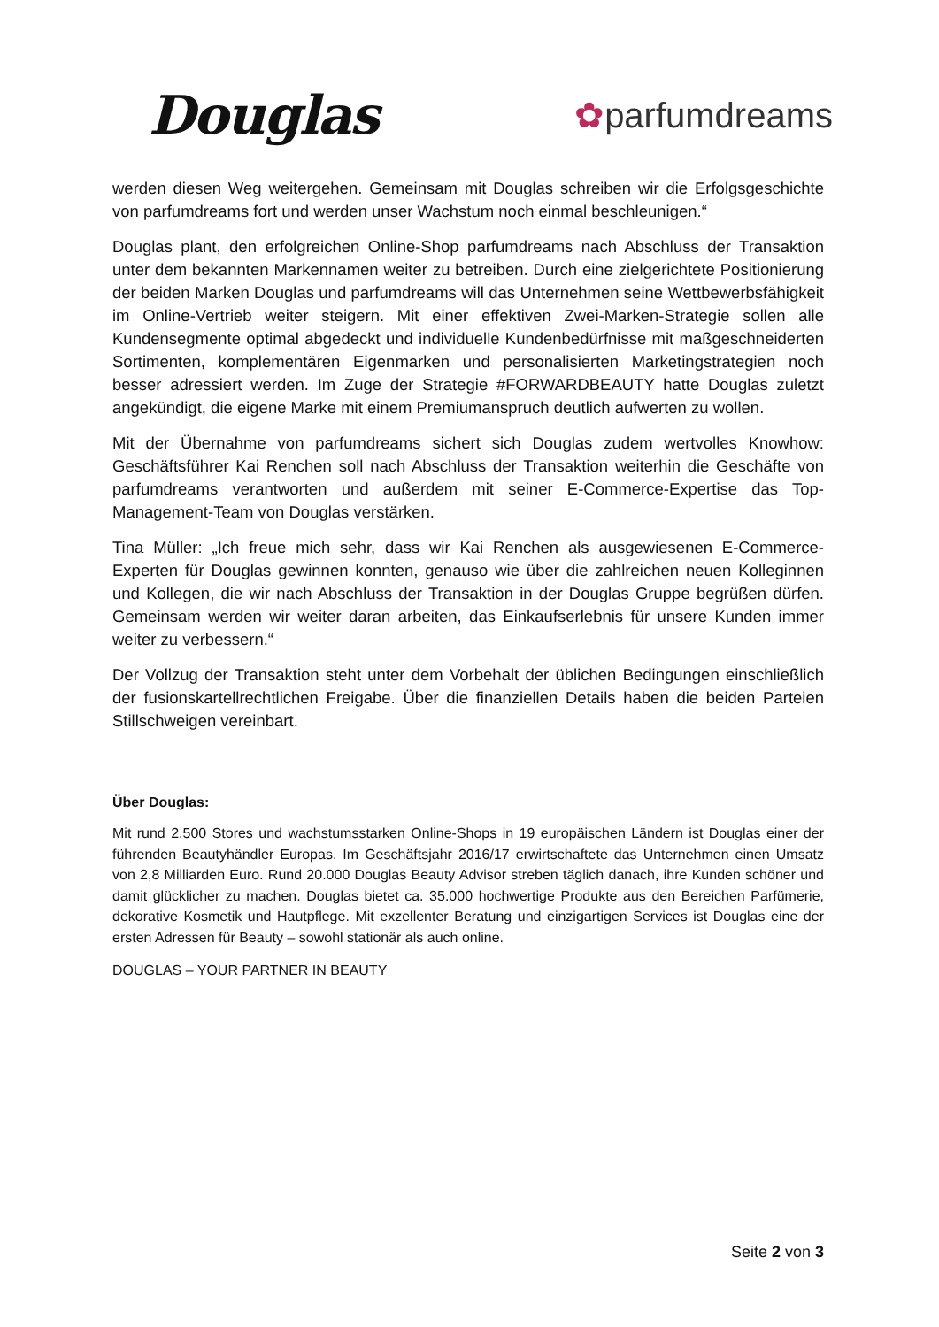Douglas
✿parfumdreams
werden diesen Weg weitergehen. Gemeinsam mit Douglas schreiben wir die Erfolgsgeschichte von parfumdreams fort und werden unser Wachstum noch einmal beschleunigen.“
Douglas plant, den erfolgreichen Online-Shop parfumdreams nach Abschluss der Transaktion unter dem bekannten Markennamen weiter zu betreiben. Durch eine zielgerichtete Positionierung der beiden Marken Douglas und parfumdreams will das Unternehmen seine Wettbewerbsfähigkeit im Online-Vertrieb weiter steigern. Mit einer effektiven Zwei-Marken-Strategie sollen alle Kundensegmente optimal abgedeckt und individuelle Kundenbedürfnisse mit maßgeschneiderten Sortimenten, komplementären Eigenmarken und personalisierten Marketingstrategien noch besser adressiert werden. Im Zuge der Strategie #FORWARDBEAUTY hatte Douglas zuletzt angekündigt, die eigene Marke mit einem Premiumanspruch deutlich aufwerten zu wollen.
Mit der Übernahme von parfumdreams sichert sich Douglas zudem wertvolles Knowhow: Geschäftsführer Kai Renchen soll nach Abschluss der Transaktion weiterhin die Geschäfte von parfumdreams verantworten und außerdem mit seiner E-Commerce-Expertise das Top-Management-Team von Douglas verstärken.
Tina Müller: „Ich freue mich sehr, dass wir Kai Renchen als ausgewiesenen E-Commerce-Experten für Douglas gewinnen konnten, genauso wie über die zahlreichen neuen Kolleginnen und Kollegen, die wir nach Abschluss der Transaktion in der Douglas Gruppe begrüßen dürfen. Gemeinsam werden wir weiter daran arbeiten, das Einkaufserlebnis für unsere Kunden immer weiter zu verbessern.“
Der Vollzug der Transaktion steht unter dem Vorbehalt der üblichen Bedingungen einschließlich der fusionskartellrechtlichen Freigabe. Über die finanziellen Details haben die beiden Parteien Stillschweigen vereinbart.
Über Douglas:
Mit rund 2.500 Stores und wachstumsstarken Online-Shops in 19 europäischen Ländern ist Douglas einer der führenden Beautyhändler Europas. Im Geschäftsjahr 2016/17 erwirtschaftete das Unternehmen einen Umsatz von 2,8 Milliarden Euro. Rund 20.000 Douglas Beauty Advisor streben täglich danach, ihre Kunden schöner und damit glücklicher zu machen. Douglas bietet ca. 35.000 hochwertige Produkte aus den Bereichen Parfümerie, dekorative Kosmetik und Hautpflege. Mit exzellenter Beratung und einzigartigen Services ist Douglas eine der ersten Adressen für Beauty – sowohl stationär als auch online.
DOUGLAS – YOUR PARTNER IN BEAUTY
Seite 2 von 3